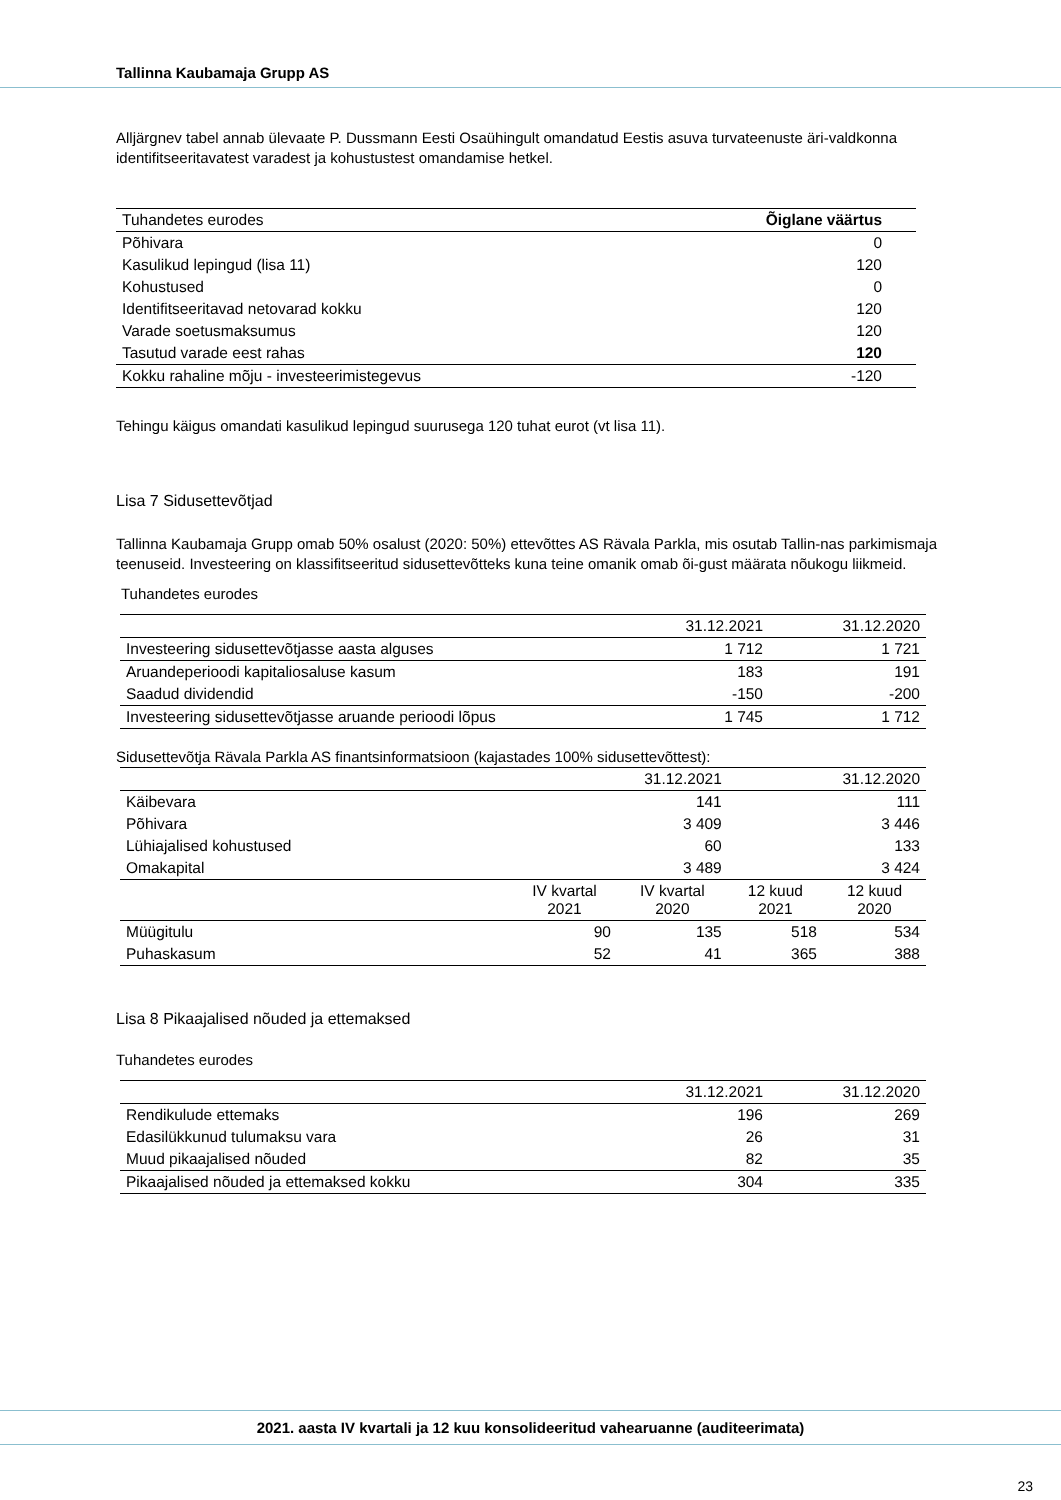Tallinna Kaubamaja Grupp AS
Alljärgnev tabel annab ülevaate P. Dussmann Eesti Osaühingult omandatud Eestis asuva turvateenuste äri-valdkonna identifitseeritavatest varadest ja kohustustest omandamise hetkel.
| Tuhandetes eurodes | Õiglane väärtus |
| Põhivara | 0 |
| Kasulikud lepingud (lisa 11) | 120 |
| Kohustused | 0 |
| Identifitseeritavad netovarad kokku | 120 |
| Varade soetusmaksumus | 120 |
| Tasutud varade eest rahas | 120 |
| Kokku rahaline mõju - investeerimistegevus | -120 |
Tehingu käigus omandati kasulikud lepingud suurusega 120 tuhat eurot (vt lisa 11).
Lisa 7 Sidusettevõtjad
Tallinna Kaubamaja Grupp omab 50% osalust (2020: 50%) ettevõttes AS Rävala Parkla, mis osutab Tallin-nas parkimismaja teenuseid. Investeering on klassifitseeritud sidusettevõtteks kuna teine omanik omab õi-gust määrata nõukogu liikmeid.
Tuhandetes eurodes
| | 31.12.2021 | 31.12.2020 |
| Investeering sidusettevõtjasse aasta alguses | 1 712 | 1 721 |
| Aruandeperioodi kapitaliosaluse kasum | 183 | 191 |
| Saadud dividendid | -150 | -200 |
| Investeering sidusettevõtjasse aruande perioodi lõpus | 1 745 | 1 712 |
Sidusettevõtja Rävala Parkla AS finantsinformatsioon (kajastades 100% sidusettevõttest):
| | | 31.12.2021 | | 31.12.2020 |
| Käibevara | | 141 | | 111 |
| Põhivara | | 3 409 | | 3 446 |
| Lühiajalised kohustused | | 60 | | 133 |
| Omakapital | | 3 489 | | 3 424 |
| | IV kvartal 2021 | IV kvartal 2020 | 12 kuud 2021 | 12 kuud 2020 |
| Müügitulu | 90 | 135 | 518 | 534 |
| Puhaskasum | 52 | 41 | 365 | 388 |
Lisa 8 Pikaajalised nõuded ja ettemaksed
Tuhandetes eurodes
| | 31.12.2021 | 31.12.2020 |
| Rendikulude ettemaks | 196 | 269 |
| Edasilükkunud tulumaksu vara | 26 | 31 |
| Muud pikaajalised nõuded | 82 | 35 |
| Pikaajalised nõuded ja ettemaksed kokku | 304 | 335 |
2021. aasta IV kvartali ja 12 kuu konsolideeritud vahearuanne (auditeerimata)
23